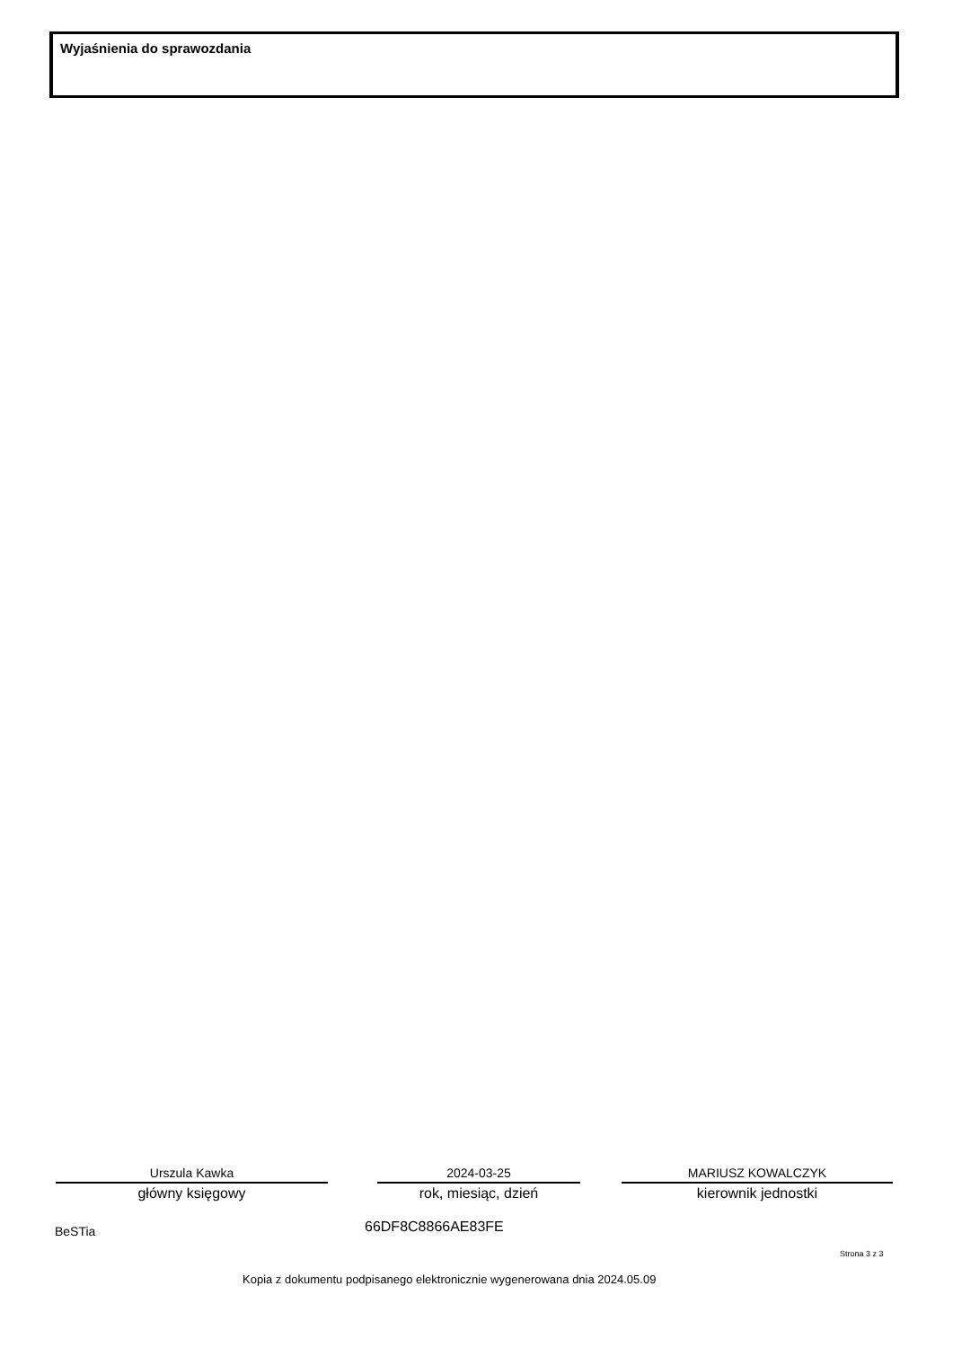Wyjaśnienia do sprawozdania
Urszula Kawka
główny księgowy
2024-03-25
rok, miesiąc, dzień
MARIUSZ KOWALCZYK
kierownik jednostki
BeSTia 66DF8C8866AE83FE
Strona 3 z 3
Kopia z dokumentu podpisanego elektronicznie wygenerowana dnia 2024.05.09